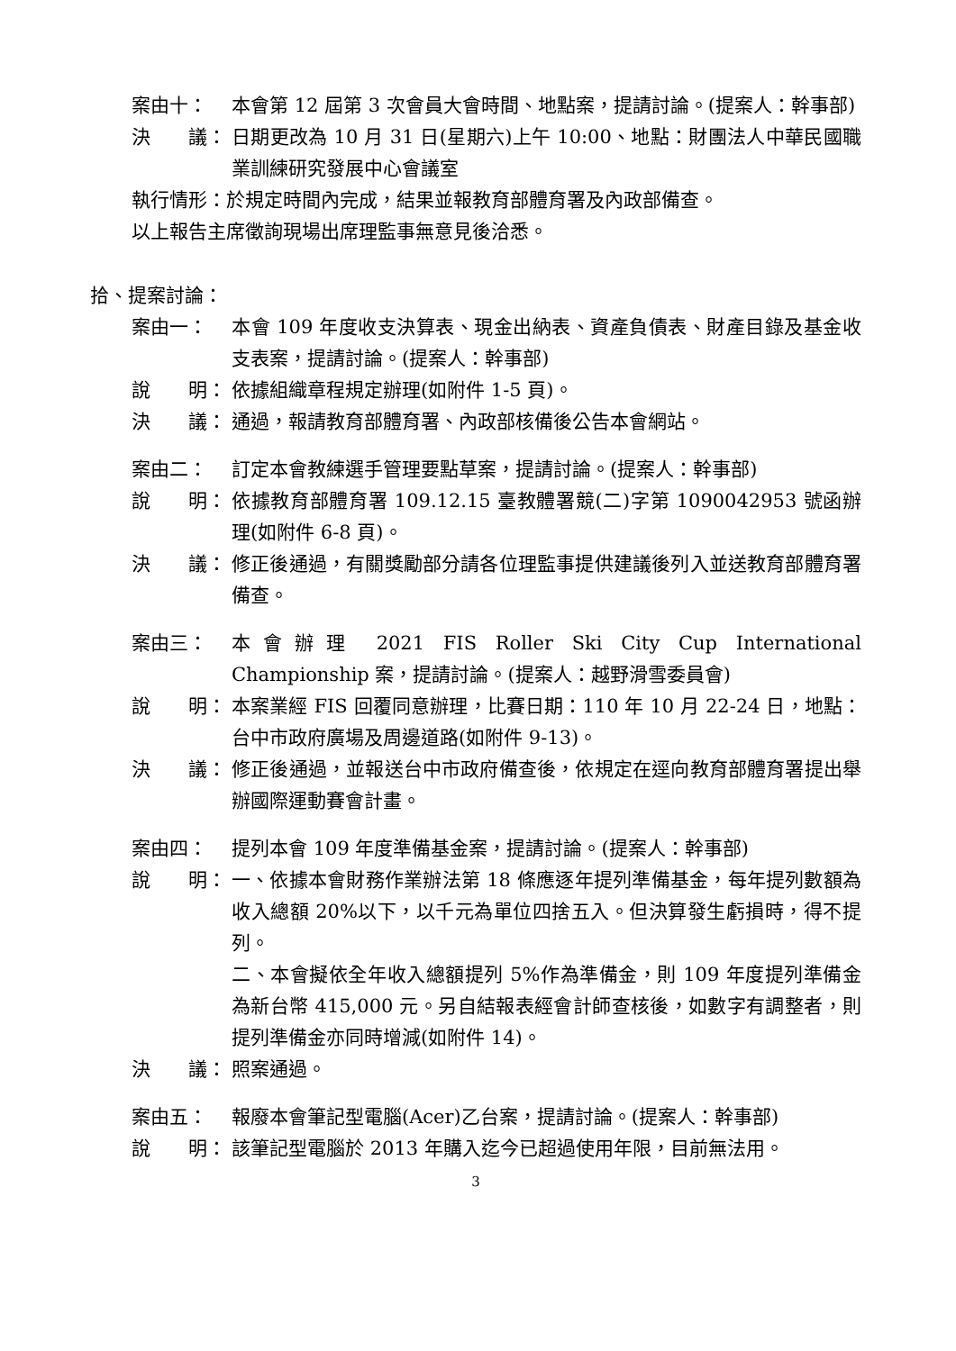案由十： 本會第 12 屆第 3 次會員大會時間、地點案，提請討論。(提案人：幹事部)
決　　議： 日期更改為 10 月 31 日(星期六)上午 10:00、地點：財團法人中華民國職業訓練研究發展中心會議室
執行情形：於規定時間內完成，結果並報教育部體育署及內政部備查。
以上報告主席徵詢現場出席理監事無意見後洽悉。
拾、提案討論：
案由一： 本會 109 年度收支決算表、現金出納表、資產負債表、財產目錄及基金收支表案，提請討論。(提案人：幹事部)
說　　明： 依據組織章程規定辦理(如附件 1-5 頁)。
決　　議： 通過，報請教育部體育署、內政部核備後公告本會網站。
案由二： 訂定本會教練選手管理要點草案，提請討論。(提案人：幹事部)
說　　明： 依據教育部體育署 109.12.15 臺教體署競(二)字第 1090042953 號函辦理(如附件 6-8 頁)。
決　　議： 修正後通過，有關獎勵部分請各位理監事提供建議後列入並送教育部體育署備查。
案由三： 本會辦理 2021 FIS Roller Ski City Cup International Championship 案，提請討論。(提案人：越野滑雪委員會)
說　　明： 本案業經 FIS 回覆同意辦理，比賽日期：110 年 10 月 22-24 日，地點：台中市政府廣場及周邊道路(如附件 9-13)。
決　　議： 修正後通過，並報送台中市政府備查後，依規定在逕向教育部體育署提出舉辦國際運動賽會計畫。
案由四： 提列本會 109 年度準備基金案，提請討論。(提案人：幹事部)
說　　明： 一、依據本會財務作業辦法第 18 條應逐年提列準備基金，每年提列數額為收入總額 20%以下，以千元為單位四捨五入。但決算發生虧損時，得不提列。
二、本會擬依全年收入總額提列 5%作為準備金，則 109 年度提列準備金為新台幣 415,000 元。另自結報表經會計師查核後，如數字有調整者，則提列準備金亦同時增減(如附件 14)。
決　　議： 照案通過。
案由五： 報廢本會筆記型電腦(Acer)乙台案，提請討論。(提案人：幹事部)
說　　明： 該筆記型電腦於 2013 年購入迄今已超過使用年限，目前無法用。
3